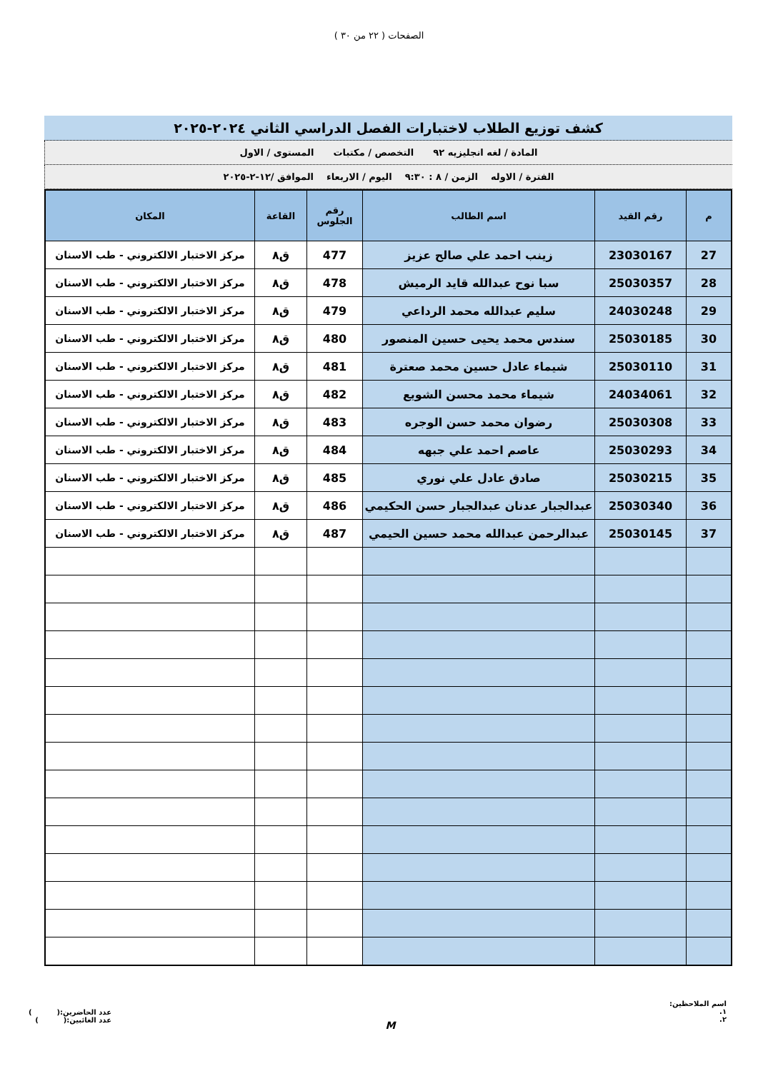الصفحات ( ٢٢ من ٣٠ )
كشف توزيع الطلاب لاختبارات الفصل الدراسي الثاني ٢٠٢٤-٢٠٢٥
المادة / لغه انجليزيه ٩٢ التخصص / مكتبات المستوى / الاول
الفترة / الاوله الزمن / ٨ : ٩:٣٠ اليوم / الاربعاء الموافق /١٢-٢-٢٠٢٥
| م | رقم القيد | اسم الطالب | رقم الجلوس | القاعة | المكان |
| --- | --- | --- | --- | --- | --- |
| 27 | 23030167 | زينب احمد علي صالح عزيز | 477 | ق٨ | مركز الاختبار الالكتروني - طب الاسنان |
| 28 | 25030357 | سبا نوح عبدالله قايد الرميش | 478 | ق٨ | مركز الاختبار الالكتروني - طب الاسنان |
| 29 | 24030248 | سليم عبدالله محمد الرداعي | 479 | ق٨ | مركز الاختبار الالكتروني - طب الاسنان |
| 30 | 25030185 | سندس محمد يحيى حسين المنصور | 480 | ق٨ | مركز الاختبار الالكتروني - طب الاسنان |
| 31 | 25030110 | شيماء عادل حسين محمد صعترة | 481 | ق٨ | مركز الاختبار الالكتروني - طب الاسنان |
| 32 | 24034061 | شيماء محمد محسن الشويع | 482 | ق٨ | مركز الاختبار الالكتروني - طب الاسنان |
| 33 | 25030308 | رضوان محمد حسن الوجره | 483 | ق٨ | مركز الاختبار الالكتروني - طب الاسنان |
| 34 | 25030293 | عاصم احمد علي جبهه | 484 | ق٨ | مركز الاختبار الالكتروني - طب الاسنان |
| 35 | 25030215 | صادق عادل علي نوري | 485 | ق٨ | مركز الاختبار الالكتروني - طب الاسنان |
| 36 | 25030340 | عبدالجبار عدنان عبدالجبار حسن الحكيمي | 486 | ق٨ | مركز الاختبار الالكتروني - طب الاسنان |
| 37 | 25030145 | عبدالرحمن عبدالله محمد حسين الحيمي | 487 | ق٨ | مركز الاختبار الالكتروني - طب الاسنان |
اسم الملاحظين:
١.
٢.
M
عدد الحاضرين:( )
عدد الغائبين:( )